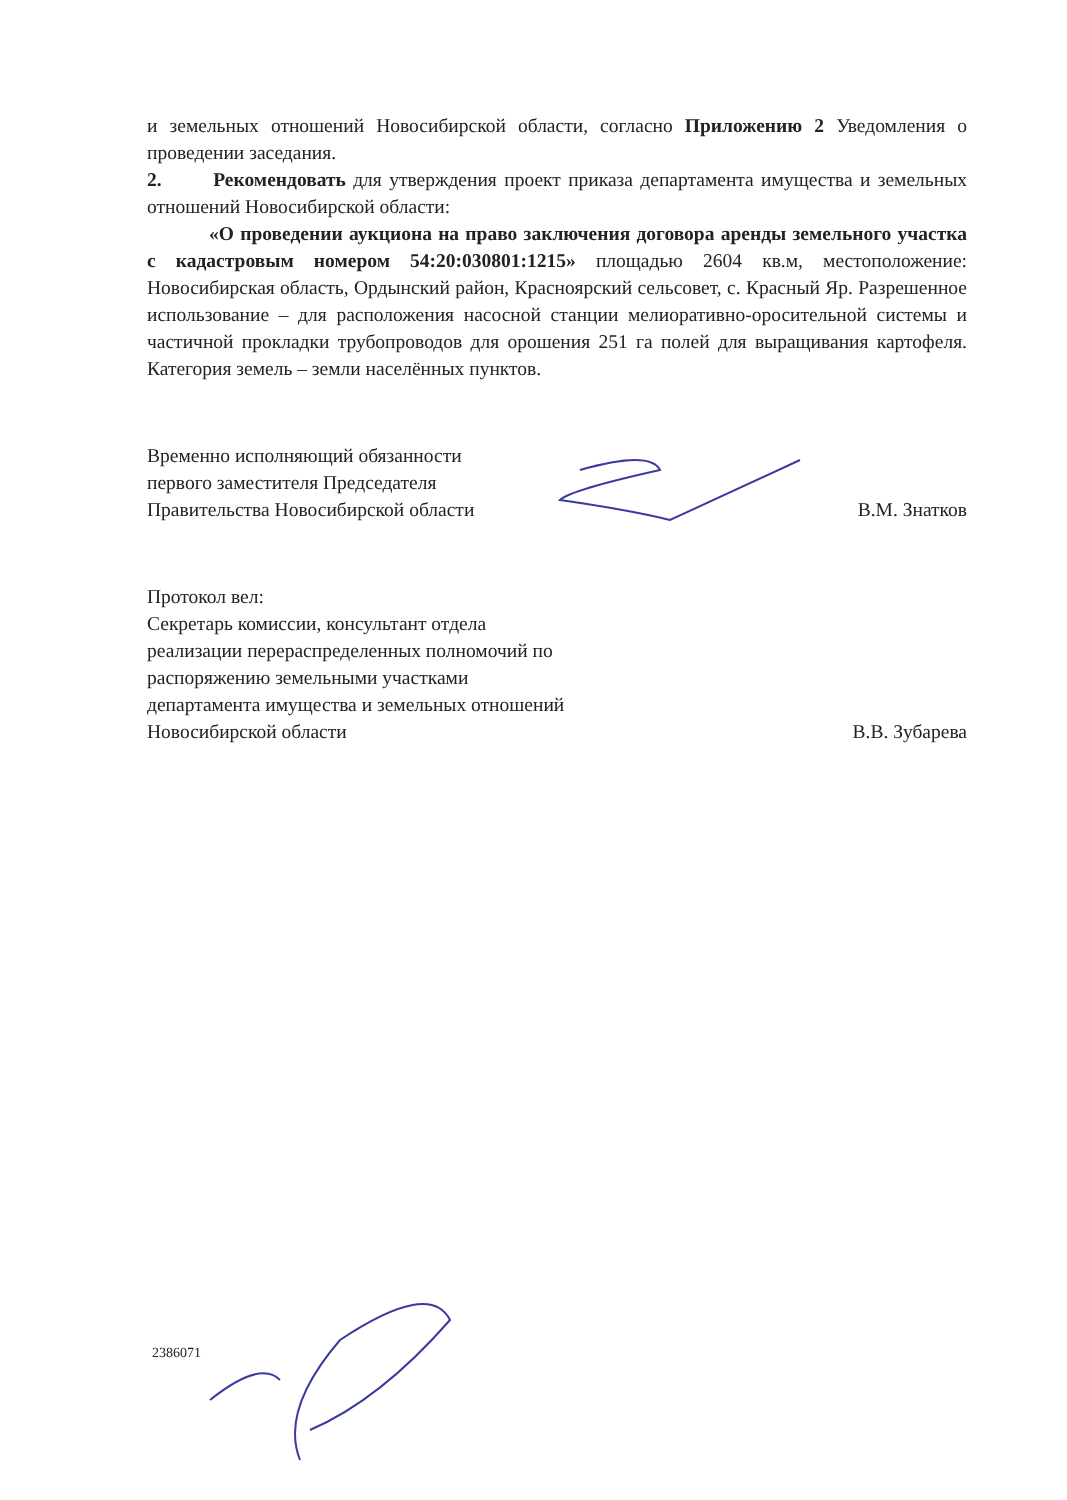и земельных отношений Новосибирской области, согласно Приложению 2 Уведомления о проведении заседания.
2. Рекомендовать для утверждения проект приказа департамента имущества и земельных отношений Новосибирской области:
«О проведении аукциона на право заключения договора аренды земельного участка с кадастровым номером 54:20:030801:1215» площадью 2604 кв.м, местоположение: Новосибирская область, Ордынский район, Красноярский сельсовет, с. Красный Яр. Разрешенное использование – для расположения насосной станции мелиоративно-оросительной системы и частичной прокладки трубопроводов для орошения 251 га полей для выращивания картофеля. Категория земель – земли населённых пунктов.
Временно исполняющий обязанности
первого заместителя Председателя
Правительства Новосибирской области
В.М. Знатков
Протокол вел:
Секретарь комиссии, консультант отдела
реализации перераспределенных полномочий по
распоряжению земельными участками
департамента имущества и земельных отношений
Новосибирской области
В.В. Зубарева
2386071